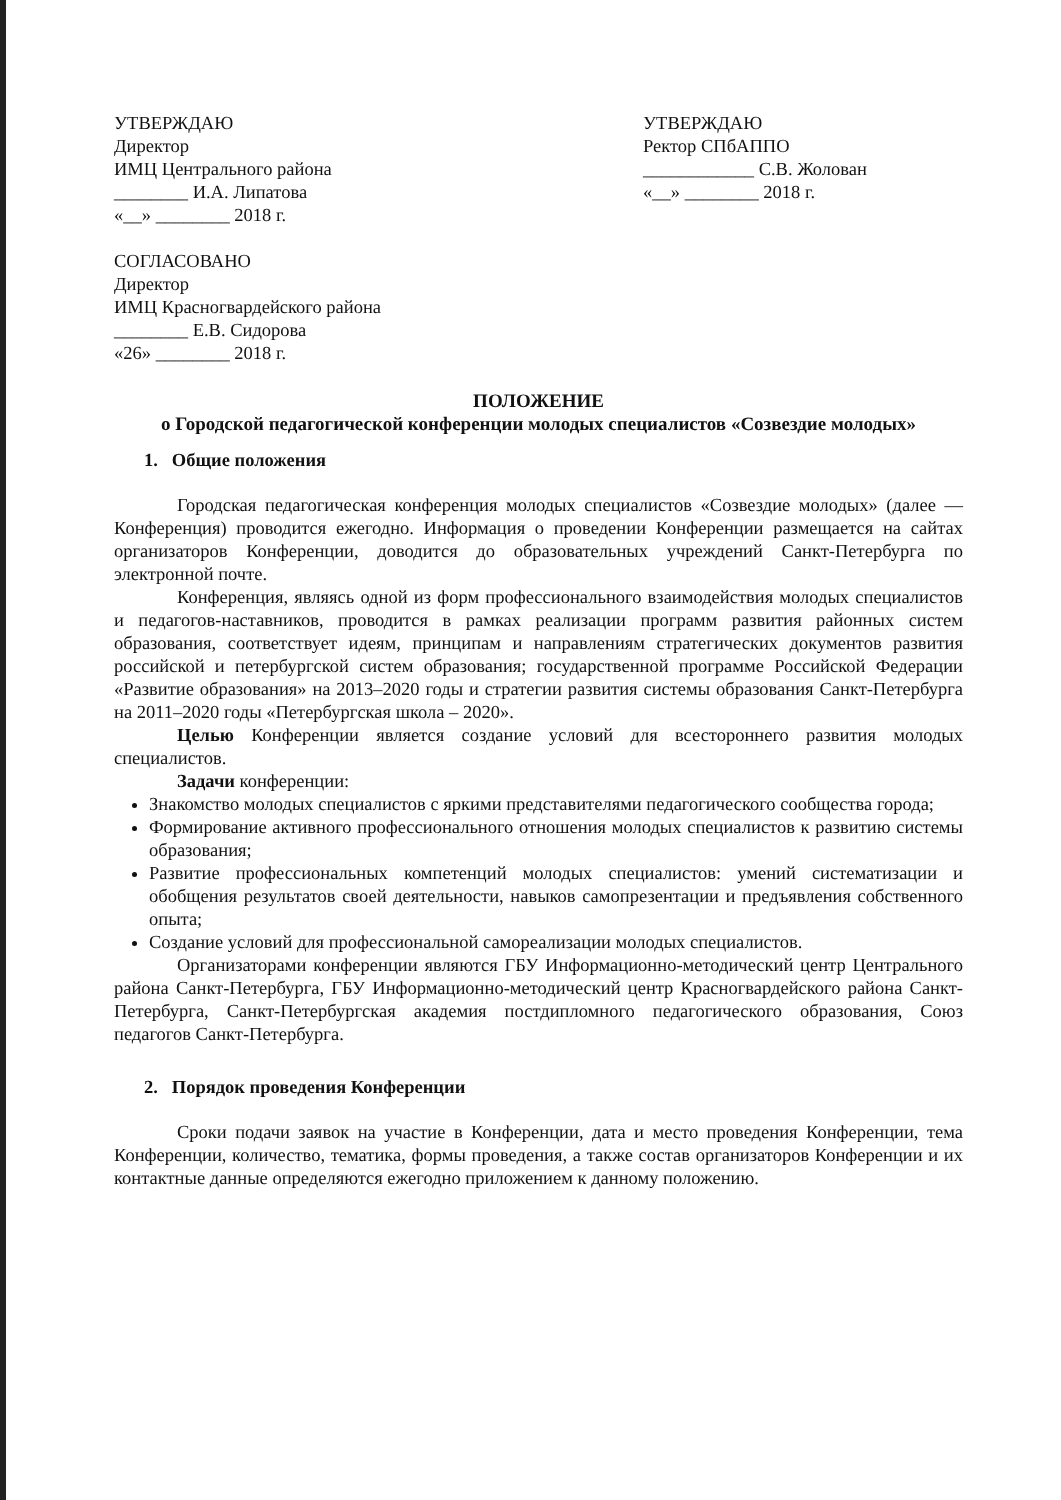УТВЕРЖДАЮ
Директор
ИМЦ Центрального района
________ И.А. Липатова
«__» ________ 2018 г.
СОГЛАСОВАНО
Директор
ИМЦ Красногвардейского района
________ Е.В. Сидорова
«26» ________ 2018 г.
УТВЕРЖДАЮ
Ректор СПбАППО
____________ С.В. Жолован
«__» ________ 2018 г.
ПОЛОЖЕНИЕ
о Городской педагогической конференции молодых специалистов «Созвездие молодых»
1. Общие положения
Городская педагогическая конференция молодых специалистов «Созвездие молодых» (далее — Конференция) проводится ежегодно. Информация о проведении Конференции размещается на сайтах организаторов Конференции, доводится до образовательных учреждений Санкт-Петербурга по электронной почте.
Конференция, являясь одной из форм профессионального взаимодействия молодых специалистов и педагогов-наставников, проводится в рамках реализации программ развития районных систем образования, соответствует идеям, принципам и направлениям стратегических документов развития российской и петербургской систем образования; государственной программе Российской Федерации «Развитие образования» на 2013–2020 годы и стратегии развития системы образования Санкт-Петербурга на 2011–2020 годы «Петербургская школа – 2020».
Целью Конференции является создание условий для всестороннего развития молодых специалистов.
Задачи конференции:
Знакомство молодых специалистов с яркими представителями педагогического сообщества города;
Формирование активного профессионального отношения молодых специалистов к развитию системы образования;
Развитие профессиональных компетенций молодых специалистов: умений систематизации и обобщения результатов своей деятельности, навыков самопрезентации и предъявления собственного опыта;
Создание условий для профессиональной самореализации молодых специалистов.
Организаторами конференции являются ГБУ Информационно-методический центр Центрального района Санкт-Петербурга, ГБУ Информационно-методический центр Красногвардейского района Санкт-Петербурга, Санкт-Петербургская академия постдипломного педагогического образования, Союз педагогов Санкт-Петербурга.
2. Порядок проведения Конференции
Сроки подачи заявок на участие в Конференции, дата и место проведения Конференции, тема Конференции, количество, тематика, формы проведения, а также состав организаторов Конференции и их контактные данные определяются ежегодно приложением к данному положению.